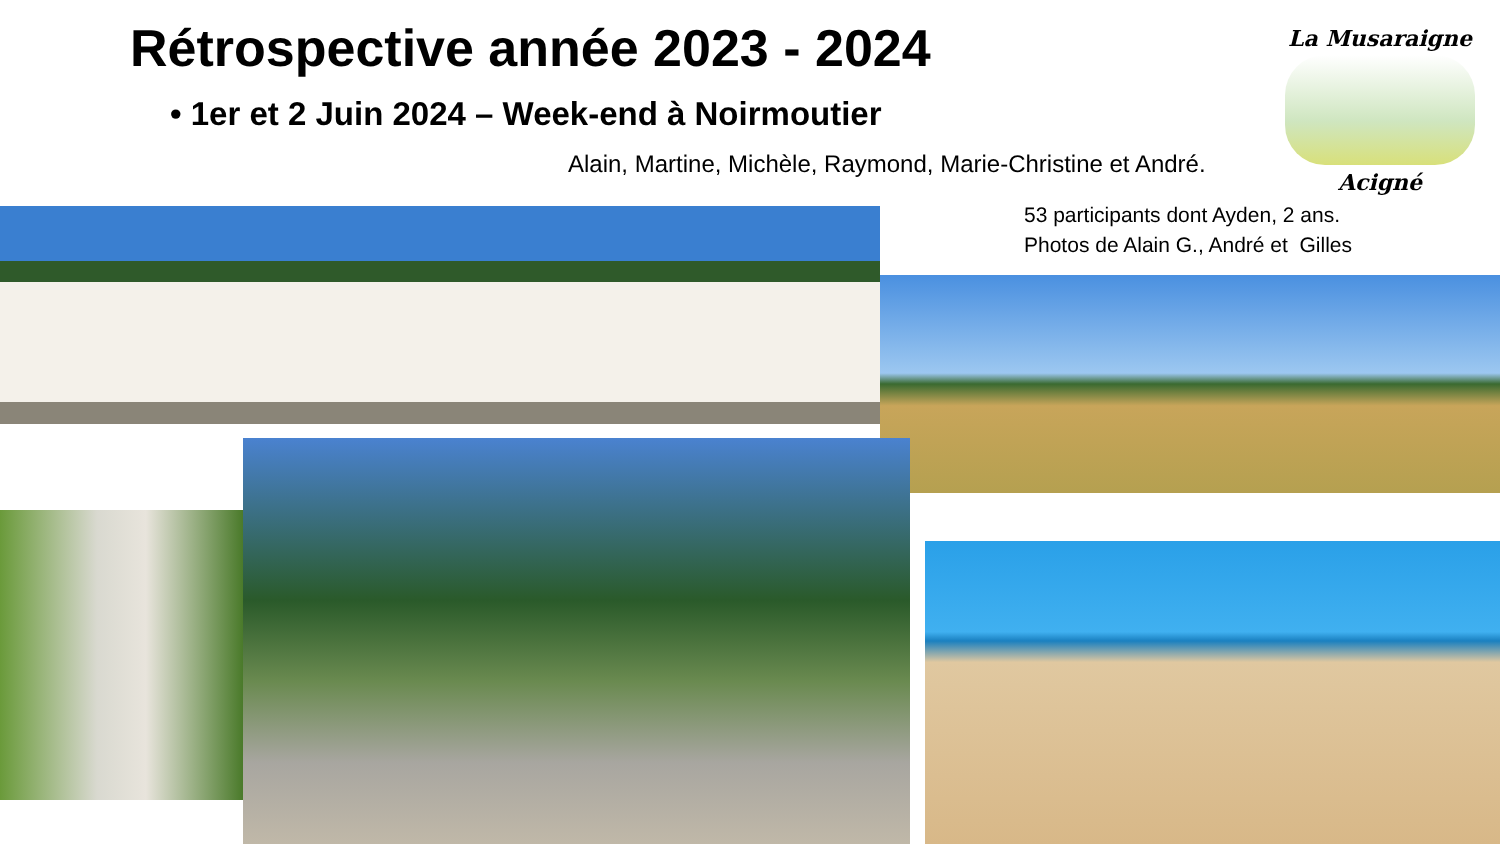Rétrospective année 2023 - 2024
• 1er et 2 Juin 2024 – Week-end à Noirmoutier
Alain, Martine, Michèle, Raymond, Marie-Christine et André.
La Musaraigne
Acigné
53 participants dont Ayden, 2 ans.
Photos de Alain G., André et Gilles